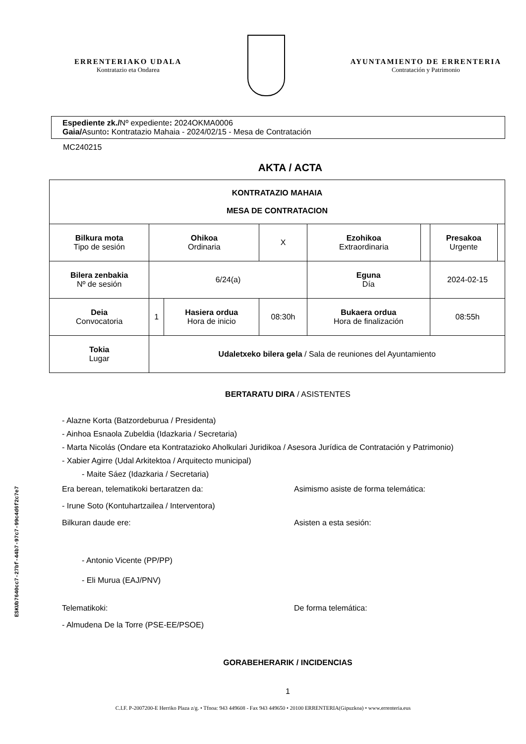ERRENTERIAKO UDALA
Kontratazio eta Ondarea
AYUNTAMIENTO DE ERRENTERIA
Contratación y Patrimonio
Espediente zk./Nº expediente: 2024OKMA0006
Gaia/Asunto: Kontratazio Mahaia - 2024/02/15 - Mesa de Contratación
MC240215
AKTA / ACTA
| KONTRATAZIO MAHAIA MESA DE CONTRATACION | | | | | | | | |
| Bilkura mota Tipo de sesión | | Ohikoa Ordinaria | | X | Ezohikoa Extraordinaria | | Presakoa Urgente | |
| Bilera zenbakia Nº de sesión | | 6/24(a) | | | Eguna Día | | 2024-02-15 | |
| Deia Convocatoria | | 1 | Hasiera ordua Hora de inicio | 08:30h | Bukaera ordua Hora de finalización | | 08:55h | |
| Tokia Lugar | Udaletxeko bilera gela / Sala de reuniones del Ayuntamiento | | | | | | | |
BERTARATU DIRA / ASISTENTES
- Alazne Korta (Batzordeburua / Presidenta)
- Ainhoa Esnaola Zubeldia (Idazkaria / Secretaria)
- Marta Nicolás (Ondare eta Kontratazioko Aholkulari Juridikoa / Asesora Jurídica de Contratación y Patrimonio)
- Xabier Agirre (Udal Arkitektoa / Arquitecto municipal)
- Maite Sáez (Idazkaria / Secretaria)
Era berean, telematikoki bertaratzen da: Asimismo asiste de forma telemática:
- Irune Soto (Kontuhartzailea / Interventora)
Bilkuran daude ere: Asisten a esta sesión:
- Antonio Vicente (PP/PP)
- Eli Murua (EAJ/PNV)
Telematikoki: De forma telemática:
- Almudena De la Torre (PSE-EE/PSOE)
GORABEHERARIK / INCIDENCIAS
1
C.I.F. P-2007200-E Herriko Plaza z/g. • Tfnoa: 943 449608 - Fax 943 449650 • 20100 ERRENTERIA(Gipuzkoa) • www.errenteria.eus
ESKUb7640cc7-27bf-44b7-97c7-99c4d6f2c7e7